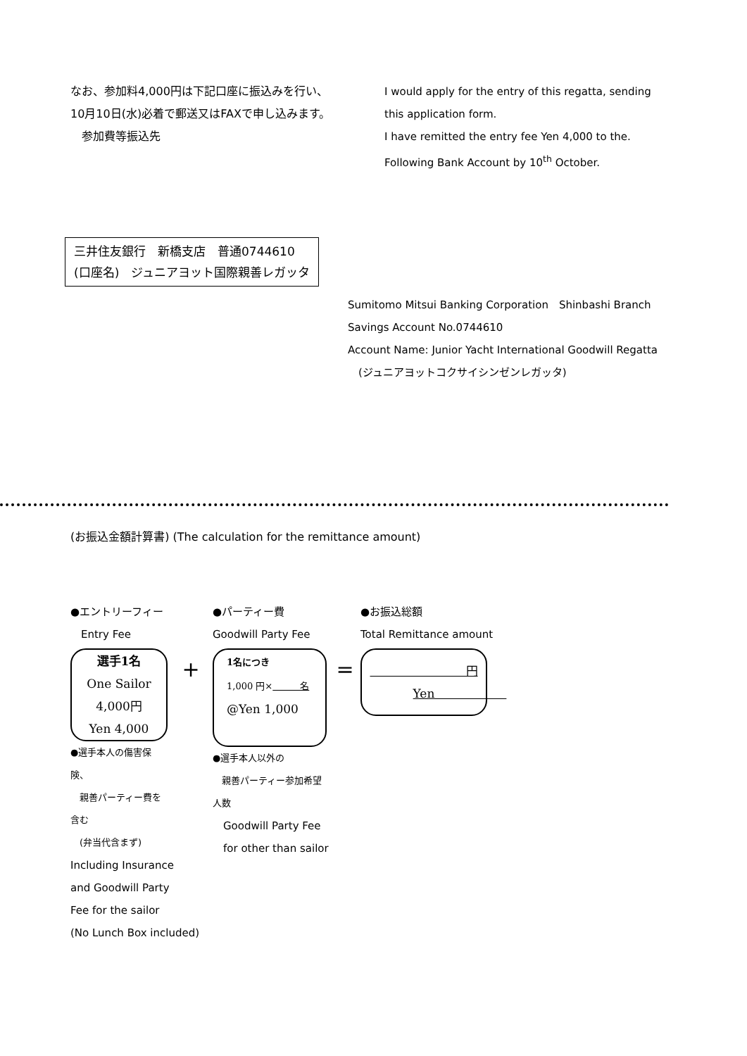なお、参加料4,000円は下記口座に振込みを行い、
10月10日(水)必着で郵送又はFAXで申し込みます。
　参加費等振込先
I would apply for the entry of this regatta, sending
this application form.
I have remitted the entry fee Yen 4,000 to the.
Following Bank Account by 10<sup>th</sup> October.
三井住友銀行　新橋支店　普通0744610
(口座名)　ジュニアヨット国際親善レガッタ
Sumitomo Mitsui Banking Corporation　Shinbashi Branch
Savings Account No.0744610
Account Name: Junior Yacht International Goodwill Regatta
　(ジュニアヨットコクサイシンゼンレガッタ)
(お振込金額計算書) (The calculation for the remittance amount)
●エントリーフィー
　Entry Fee
選手1名
One Sailor
4,000円
Yen 4,000
●選手本人の傷害保険、
　親善パーティー費を含む
　(弁当代含まず)
Including Insurance
and Goodwill Party
Fee for the sailor
(No Lunch Box included)
+
●パーティー費
Goodwill Party Fee
1名につき
1,000 円×　　　名
@Yen 1,000
●選手本人以外の
　親善パーティー参加希望人数
　Goodwill Party Fee
　for other than sailor
=
●お振込総額
Total Remittance amount
　　　　　　　　円
Yen